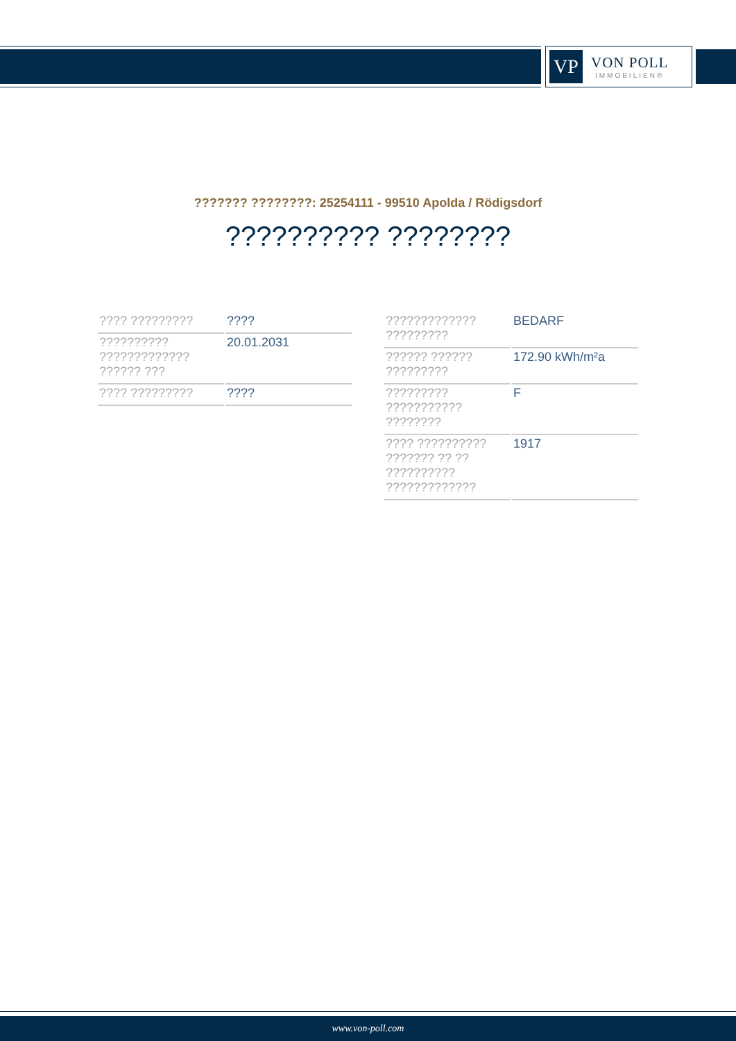VP
VON POLL
IMMOBILIEN®
??????? ????????: 25254111 - 99510 Apolda / Rödigsdorf
?????????? ????????
| ???? ????????? | ???? |
| ?????????? ????????????? ?????? ??? | 20.01.2031 |
| ???? ????????? | ???? |
| ????????????? ????????? | BEDARF |
| ?????? ?????? ????????? | 172.90 kWh/m²a |
| ????????? ??????????? ???????? | F |
| ???? ?????????? ??????? ?? ?? ?????????? ????????????? | 1917 |
www.von-poll.com